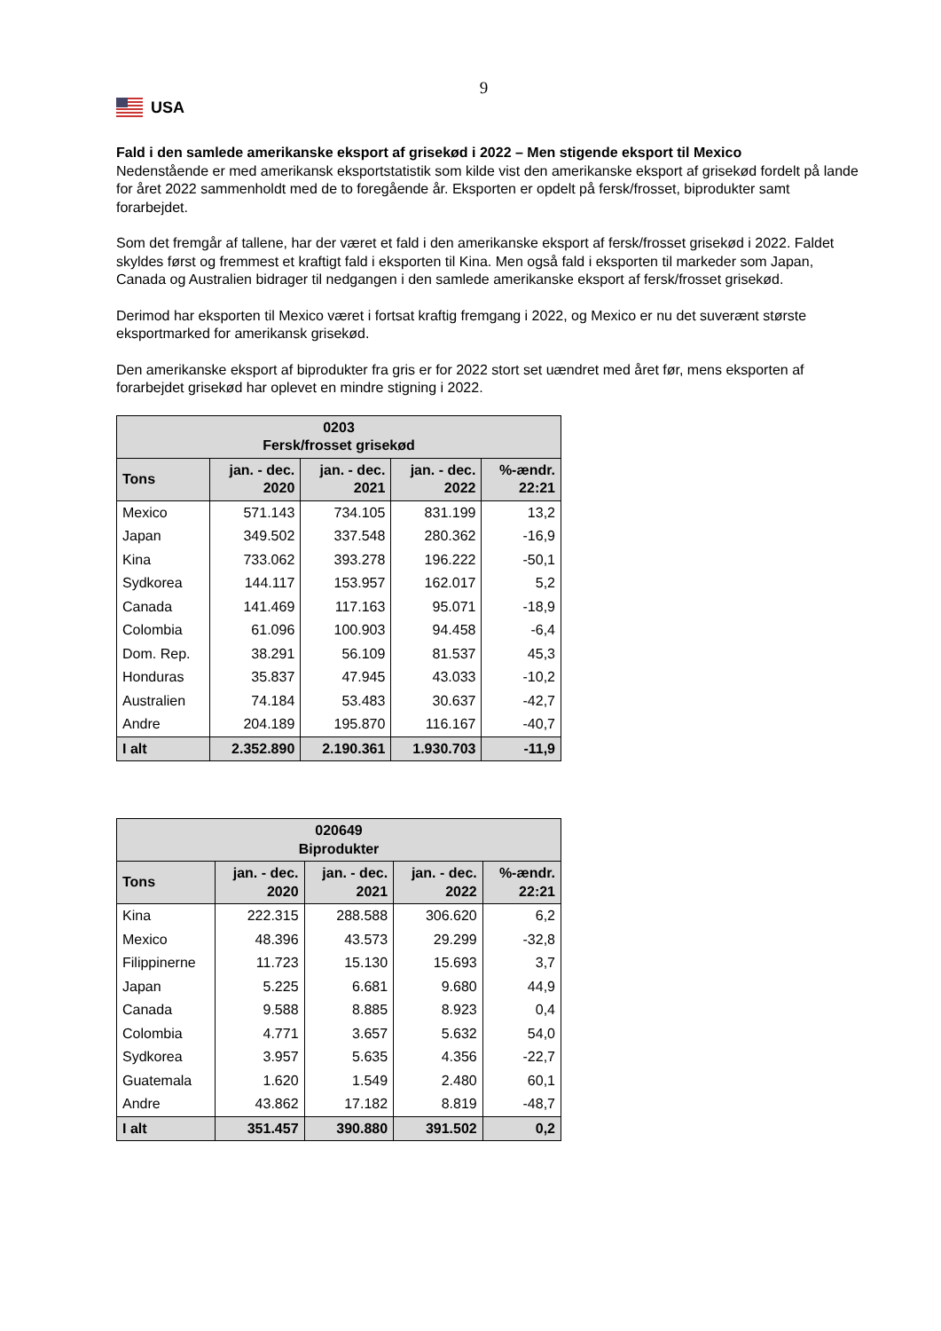9
USA
Fald i den samlede amerikanske eksport af grisekød i 2022 – Men stigende eksport til Mexico
Nedenstående er med amerikansk eksportstatistik som kilde vist den amerikanske eksport af grisekød fordelt på lande for året 2022 sammenholdt med de to foregående år. Eksporten er opdelt på fersk/frosset, biprodukter samt forarbejdet.
Som det fremgår af tallene, har der været et fald i den amerikanske eksport af fersk/frosset grisekød i 2022. Faldet skyldes først og fremmest et kraftigt fald i eksporten til Kina. Men også fald i eksporten til markeder som Japan, Canada og Australien bidrager til nedgangen i den samlede amerikanske eksport af fersk/frosset grisekød.
Derimod har eksporten til Mexico været i fortsat kraftig fremgang i 2022, og Mexico er nu det suverænt største eksportmarked for amerikansk grisekød.
Den amerikanske eksport af biprodukter fra gris er for 2022 stort set uændret med året før, mens eksporten af forarbejdet grisekød har oplevet en mindre stigning i 2022.
| 0203 Fersk/frosset grisekød | | | | |
| --- | --- | --- | --- | --- |
| Tons | jan. - dec. 2020 | jan. - dec. 2021 | jan. - dec. 2022 | %-ændr. 22:21 |
| Mexico | 571.143 | 734.105 | 831.199 | 13,2 |
| Japan | 349.502 | 337.548 | 280.362 | -16,9 |
| Kina | 733.062 | 393.278 | 196.222 | -50,1 |
| Sydkorea | 144.117 | 153.957 | 162.017 | 5,2 |
| Canada | 141.469 | 117.163 | 95.071 | -18,9 |
| Colombia | 61.096 | 100.903 | 94.458 | -6,4 |
| Dom. Rep. | 38.291 | 56.109 | 81.537 | 45,3 |
| Honduras | 35.837 | 47.945 | 43.033 | -10,2 |
| Australien | 74.184 | 53.483 | 30.637 | -42,7 |
| Andre | 204.189 | 195.870 | 116.167 | -40,7 |
| I alt | 2.352.890 | 2.190.361 | 1.930.703 | -11,9 |
| 020649 Biprodukter | | | | |
| --- | --- | --- | --- | --- |
| Tons | jan. - dec. 2020 | jan. - dec. 2021 | jan. - dec. 2022 | %-ændr. 22:21 |
| Kina | 222.315 | 288.588 | 306.620 | 6,2 |
| Mexico | 48.396 | 43.573 | 29.299 | -32,8 |
| Filippinerne | 11.723 | 15.130 | 15.693 | 3,7 |
| Japan | 5.225 | 6.681 | 9.680 | 44,9 |
| Canada | 9.588 | 8.885 | 8.923 | 0,4 |
| Colombia | 4.771 | 3.657 | 5.632 | 54,0 |
| Sydkorea | 3.957 | 5.635 | 4.356 | -22,7 |
| Guatemala | 1.620 | 1.549 | 2.480 | 60,1 |
| Andre | 43.862 | 17.182 | 8.819 | -48,7 |
| I alt | 351.457 | 390.880 | 391.502 | 0,2 |